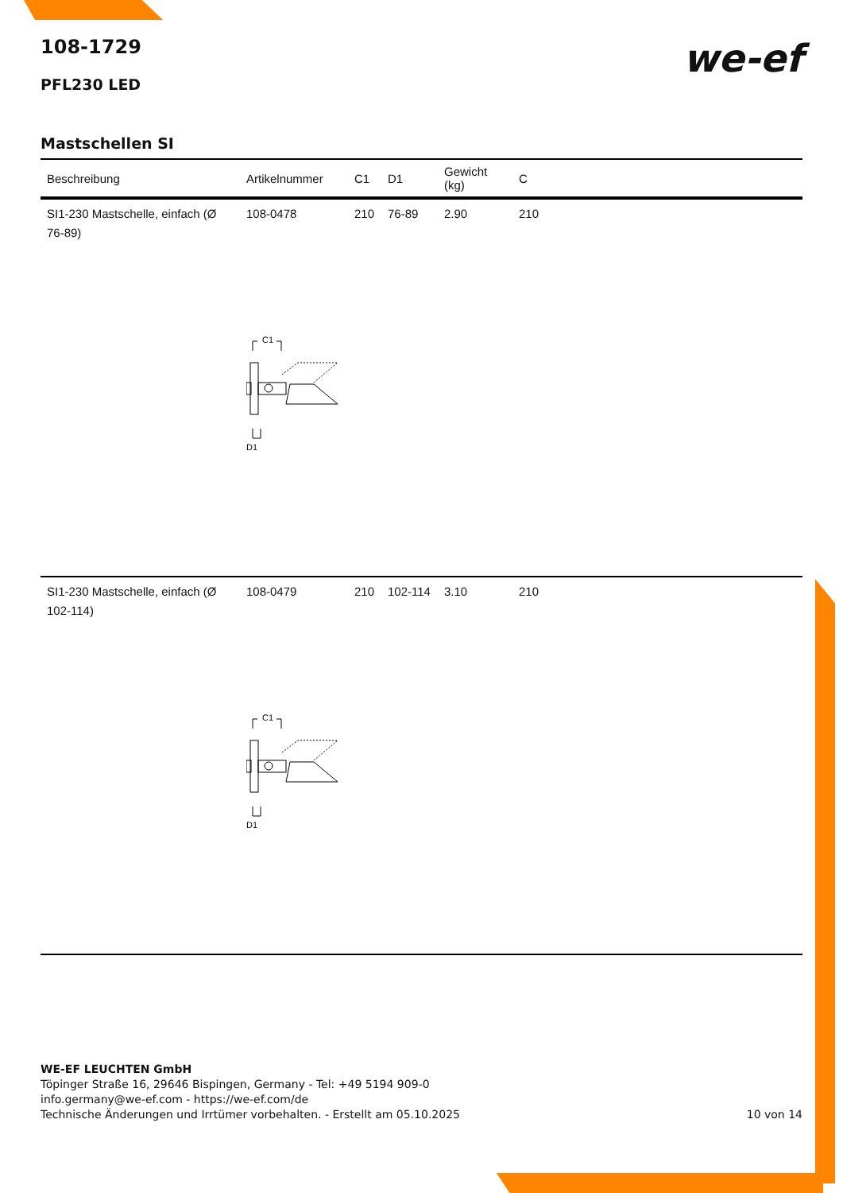we-ef
108-1729
PFL230 LED
Mastschellen SI
| Beschreibung | Artikelnummer | C1 | D1 | Gewicht (kg) | C |
| --- | --- | --- | --- | --- | --- |
| SI1-230 Mastschelle, einfach (Ø 76-89) | 108-0478 C1 D1 | 210 | 76-89 | 2.90 | 210 |
| SI1-230 Mastschelle, einfach (Ø 102-114) | 108-0479 C1 D1 | 210 | 102-114 | 3.10 | 210 |
WE-EF LEUCHTEN GmbH
Töpinger Straße 16, 29646 Bispingen, Germany - Tel: +49 5194 909-0
info.germany@we-ef.com - https://we-ef.com/de
Technische Änderungen und Irrtümer vorbehalten. - Erstellt am 05.10.2025 10 von 14